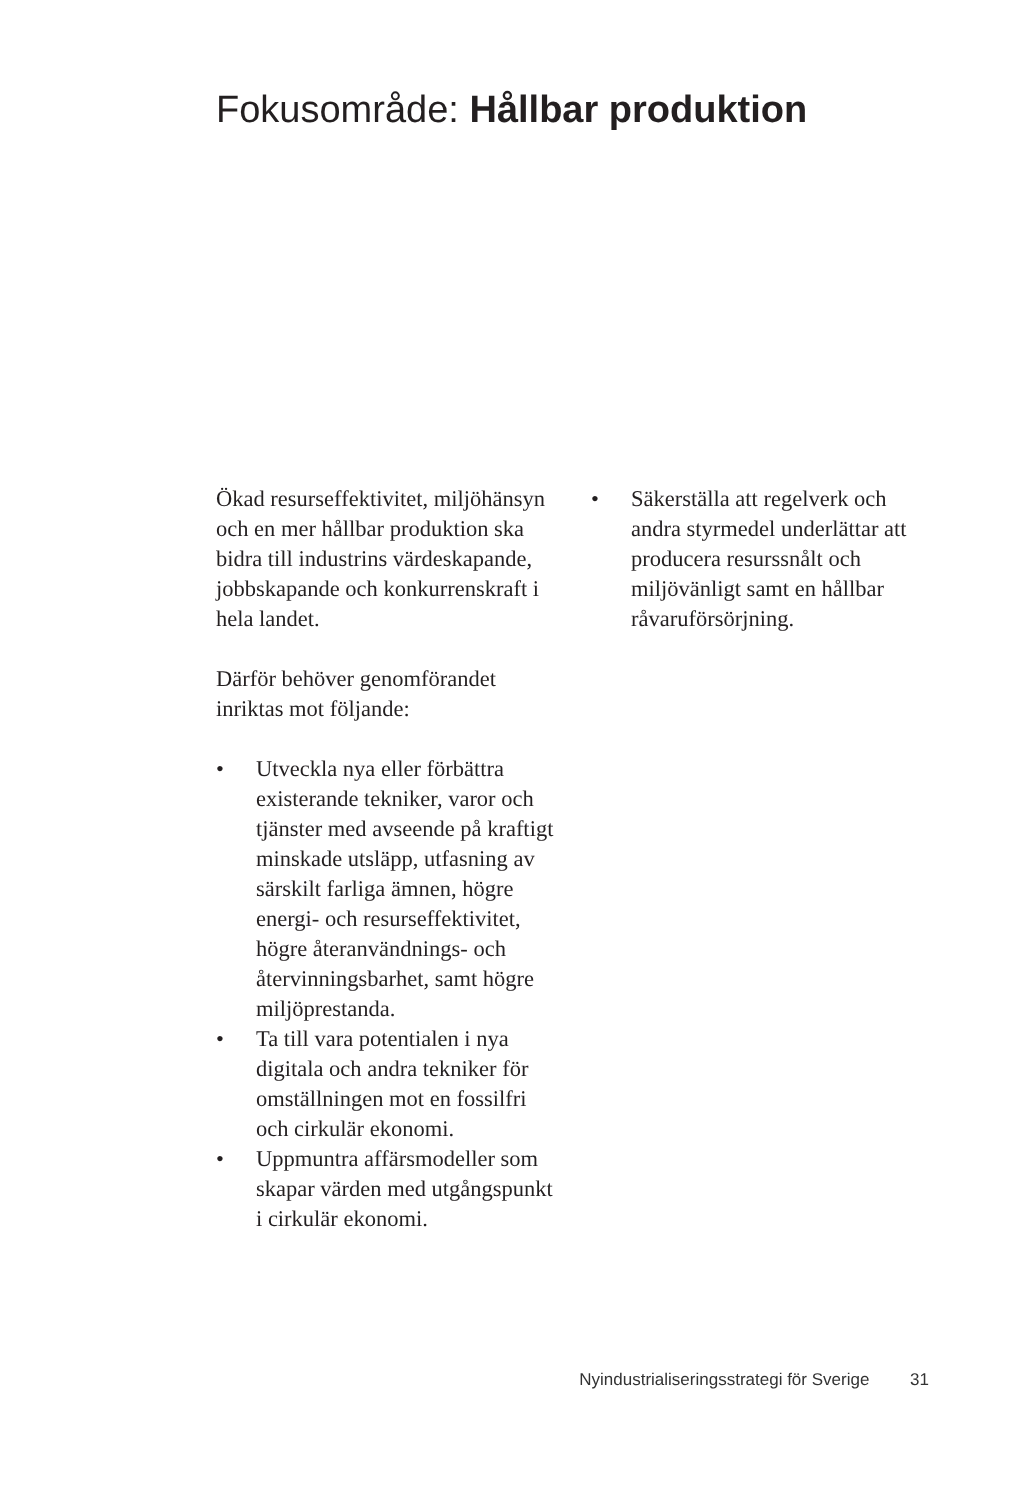Fokusområde: Hållbar produktion
Ökad resurseffektivitet, miljöhänsyn och en mer hållbar produktion ska bidra till industrins värdeskapande, jobbskapande och konkurrenskraft i hela landet.
Därför behöver genomförandet inriktas mot följande:
• Utveckla nya eller förbättra existerande tekniker, varor och tjänster med avseende på kraftigt minskade utsläpp, utfasning av särskilt farliga ämnen, högre energi- och resurseffektivitet, högre återanvändnings- och återvinningsbarhet, samt högre miljöprestanda.
• Ta till vara potentialen i nya digitala och andra tekniker för omställningen mot en fossilfri och cirkulär ekonomi.
• Uppmuntra affärsmodeller som skapar värden med utgångspunkt i cirkulär ekonomi.
• Säkerställa att regelverk och andra styrmedel underlättar att producera resurssnålt och miljövänligt samt en hållbar råvaruförsörjning.
Nyindustrialiseringsstrategi för Sverige 31